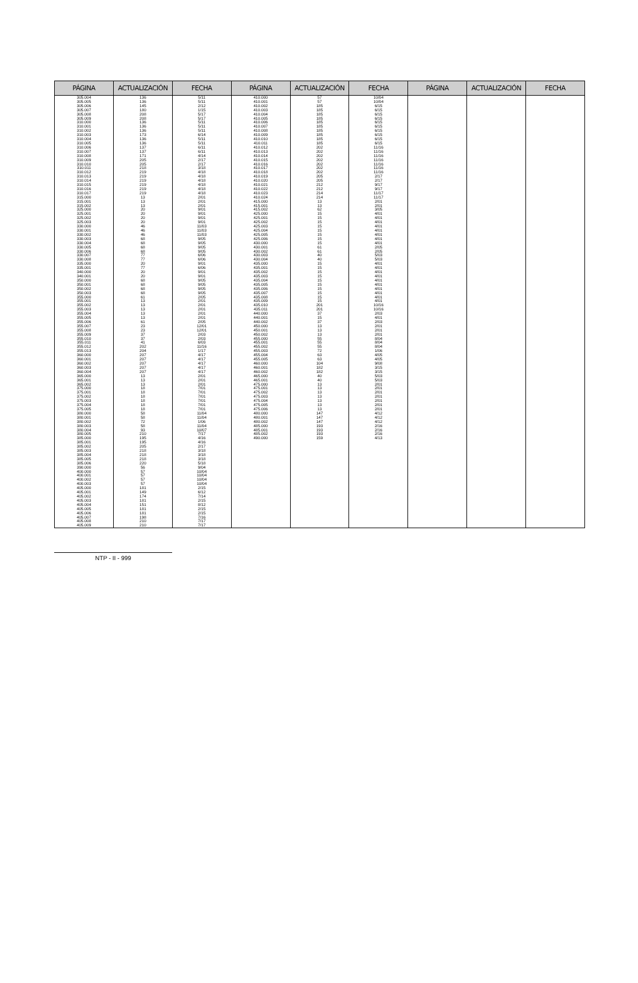| PÁGINA | ACTUALIZACIÓN | FECHA | PÁGINA | ACTUALIZACIÓN | FECHA | PÁGINA | ACTUALIZACIÓN | FECHA |
| --- | --- | --- | --- | --- | --- | --- | --- | --- |
| 305.004 | 136 | 5/11 | 410.000 | 57 | 10/04 | | | |
| 305.005 | 136 | 5/11 | 410.001 | 57 | 10/04 | | | |
| 305.006 | 145 | 2/12 | 410.002 | 185 | 6/15 | | | |
| 305.007 | 180 | 1/15 | 410.003 | 185 | 6/15 | | | |
| 305.008 | 208 | 5/17 | 410.004 | 185 | 6/15 | | | |
| 305.009 | 208 | 5/17 | 410.005 | 185 | 6/15 | | | |
| 310.000 | 136 | 5/11 | 410.006 | 185 | 6/15 | | | |
| 310.001 | 136 | 5/11 | 410.007 | 185 | 6/15 | | | |
| 310.002 | 136 | 5/11 | 410.008 | 185 | 6/15 | | | |
| 310.003 | 173 | 6/14 | 410.009 | 185 | 6/15 | | | |
| 310.004 | 136 | 5/11 | 410.010 | 185 | 6/15 | | | |
| 310.005 | 136 | 5/11 | 410.011 | 185 | 6/15 | | | |
| 310.006 | 137 | 6/11 | 410.012 | 202 | 11/16 | | | |
| 310.007 | 137 | 6/11 | 410.013 | 202 | 11/16 | | | |
| 310.008 | 171 | 4/14 | 410.014 | 202 | 11/16 | | | |
| 310.009 | 205 | 2/17 | 410.015 | 202 | 11/16 | | | |
| 310.010 | 205 | 2/17 | 410.016 | 202 | 11/16 | | | |
| 310.011 | 218 | 3/18 | 410.017 | 202 | 11/16 | | | |
| 310.012 | 219 | 4/18 | 410.018 | 202 | 11/16 | | | |
| 310.013 | 219 | 4/18 | 410.019 | 205 | 2/17 | | | |
| 310.014 | 219 | 4/18 | 410.020 | 205 | 2/17 | | | |
| 310.015 | 219 | 4/18 | 410.021 | 212 | 9/17 | | | |
| 310.016 | 219 | 4/18 | 410.022 | 212 | 9/17 | | | |
| 310.017 | 219 | 4/18 | 410.023 | 214 | 11/17 | | | |
| 315.000 | 13 | 2/01 | 410.024 | 214 | 11/17 | | | |
| 315.001 | 13 | 2/01 | 415.000 | 13 | 2/01 | | | |
| 315.002 | 13 | 2/01 | 415.001 | 13 | 2/01 | | | |
| 325.000 | 20 | 9/01 | 415.002 | 62 | 3/05 | | | |
| 325.001 | 20 | 9/01 | 425.000 | 15 | 4/01 | | | |
| 325.002 | 20 | 9/01 | 425.001 | 15 | 4/01 | | | |
| 325.003 | 20 | 9/01 | 425.002 | 15 | 4/01 | | | |
| 330.000 | 46 | 11/03 | 425.003 | 15 | 4/01 | | | |
| 330.001 | 46 | 11/03 | 425.004 | 15 | 4/01 | | | |
| 330.002 | 46 | 11/03 | 425.005 | 15 | 4/01 | | | |
| 330.003 | 68 | 9/05 | 425.006 | 15 | 4/01 | | | |
| 330.004 | 68 | 9/05 | 430.000 | 15 | 4/01 | | | |
| 330.005 | 68 | 9/05 | 430.001 | 61 | 2/05 | | | |
| 330.006 | 68 | 9/05 | 430.002 | 61 | 2/05 | | | |
| 330.007 | 77 | 6/06 | 430.003 | 40 | 5/03 | | | |
| 330.008 | 77 | 6/06 | 430.004 | 40 | 5/03 | | | |
| 335.000 | 20 | 9/01 | 435.000 | 15 | 4/01 | | | |
| 335.001 | 77 | 6/06 | 435.001 | 15 | 4/01 | | | |
| 340.000 | 20 | 9/01 | 435.002 | 15 | 4/01 | | | |
| 340.001 | 20 | 9/01 | 435.003 | 15 | 4/01 | | | |
| 350.000 | 68 | 9/05 | 435.004 | 15 | 4/01 | | | |
| 350.001 | 68 | 9/05 | 435.005 | 15 | 4/01 | | | |
| 350.002 | 68 | 9/05 | 435.006 | 15 | 4/01 | | | |
| 350.003 | 68 | 9/05 | 435.007 | 15 | 4/01 | | | |
| 355.000 | 61 | 2/05 | 435.008 | 15 | 4/01 | | | |
| 355.001 | 13 | 2/01 | 435.009 | 15 | 4/01 | | | |
| 355.002 | 13 | 2/01 | 435.010 | 201 | 10/16 | | | |
| 355.003 | 13 | 2/01 | 435.011 | 201 | 10/16 | | | |
| 355.004 | 13 | 2/01 | 440.000 | 37 | 2/03 | | | |
| 355.005 | 13 | 2/01 | 440.001 | 15 | 4/01 | | | |
| 355.006 | 61 | 2/05 | 440.002 | 37 | 2/03 | | | |
| 355.007 | 23 | 12/01 | 450.000 | 13 | 2/01 | | | |
| 355.008 | 23 | 12/01 | 450.001 | 13 | 2/01 | | | |
| 355.009 | 37 | 2/03 | 450.002 | 13 | 2/01 | | | |
| 355.010 | 37 | 2/03 | 455.000 | 55 | 8/04 | | | |
| 355.011 | 41 | 6/03 | 455.001 | 55 | 8/04 | | | |
| 355.012 | 202 | 11/16 | 455.002 | 55 | 8/04 | | | |
| 355.013 | 204 | 1/17 | 455.003 | 72 | 1/06 | | | |
| 360.000 | 207 | 4/17 | 455.004 | 63 | 4/05 | | | |
| 360.001 | 207 | 4/17 | 455.005 | 63 | 4/05 | | | |
| 360.002 | 207 | 4/17 | 460.000 | 104 | 9/08 | | | |
| 360.003 | 207 | 4/17 | 460.001 | 182 | 3/15 | | | |
| 360.004 | 207 | 4/17 | 460.002 | 182 | 3/15 | | | |
| 365.000 | 13 | 2/01 | 465.000 | 40 | 5/03 | | | |
| 365.001 | 13 | 2/01 | 465.001 | 40 | 5/03 | | | |
| 365.002 | 13 | 2/01 | 475.000 | 13 | 2/01 | | | |
| 375.000 | 18 | 7/01 | 475.001 | 13 | 2/01 | | | |
| 375.001 | 18 | 7/01 | 475.002 | 13 | 2/01 | | | |
| 375.002 | 18 | 7/01 | 475.003 | 13 | 2/01 | | | |
| 375.003 | 18 | 7/01 | 475.004 | 13 | 2/01 | | | |
| 375.004 | 18 | 7/01 | 475.005 | 13 | 2/01 | | | |
| 375.005 | 18 | 7/01 | 475.006 | 13 | 2/01 | | | |
| 380.000 | 58 | 11/04 | 480.000 | 147 | 4/12 | | | |
| 380.001 | 58 | 11/04 | 480.001 | 147 | 4/12 | | | |
| 380.002 | 72 | 1/06 | 480.002 | 147 | 4/12 | | | |
| 380.003 | 58 | 11/04 | 485.000 | 193 | 2/16 | | | |
| 380.004 | 93 | 10/07 | 485.001 | 193 | 2/16 | | | |
| 380.005 | 210 | 7/17 | 485.002 | 193 | 2/16 | | | |
| 385.000 | 195 | 4/16 | 490.000 | 159 | 4/13 | | | |
| 385.001 | 195 | 4/16 | | | | | | |
| 385.002 | 205 | 2/17 | | | | | | |
| 385.003 | 218 | 3/18 | | | | | | |
| 385.004 | 218 | 3/18 | | | | | | |
| 385.005 | 218 | 3/18 | | | | | | |
| 385.006 | 220 | 5/18 | | | | | | |
| 390.000 | 56 | 9/04 | | | | | | |
| 400.000 | 57 | 10/04 | | | | | | |
| 400.001 | 57 | 10/04 | | | | | | |
| 400.002 | 57 | 10/04 | | | | | | |
| 400.003 | 57 | 10/04 | | | | | | |
| 405.000 | 181 | 2/15 | | | | | | |
| 405.001 | 149 | 6/12 | | | | | | |
| 405.002 | 174 | 7/14 | | | | | | |
| 405.003 | 181 | 2/15 | | | | | | |
| 405.004 | 151 | 8/12 | | | | | | |
| 405.005 | 181 | 2/15 | | | | | | |
| 405.006 | 181 | 2/15 | | | | | | |
| 405.007 | 198 | 7/16 | | | | | | |
| 405.008 | 210 | 7/17 | | | | | | |
| 405.009 | 210 | 7/17 | | | | | | |
NTP - II - 999